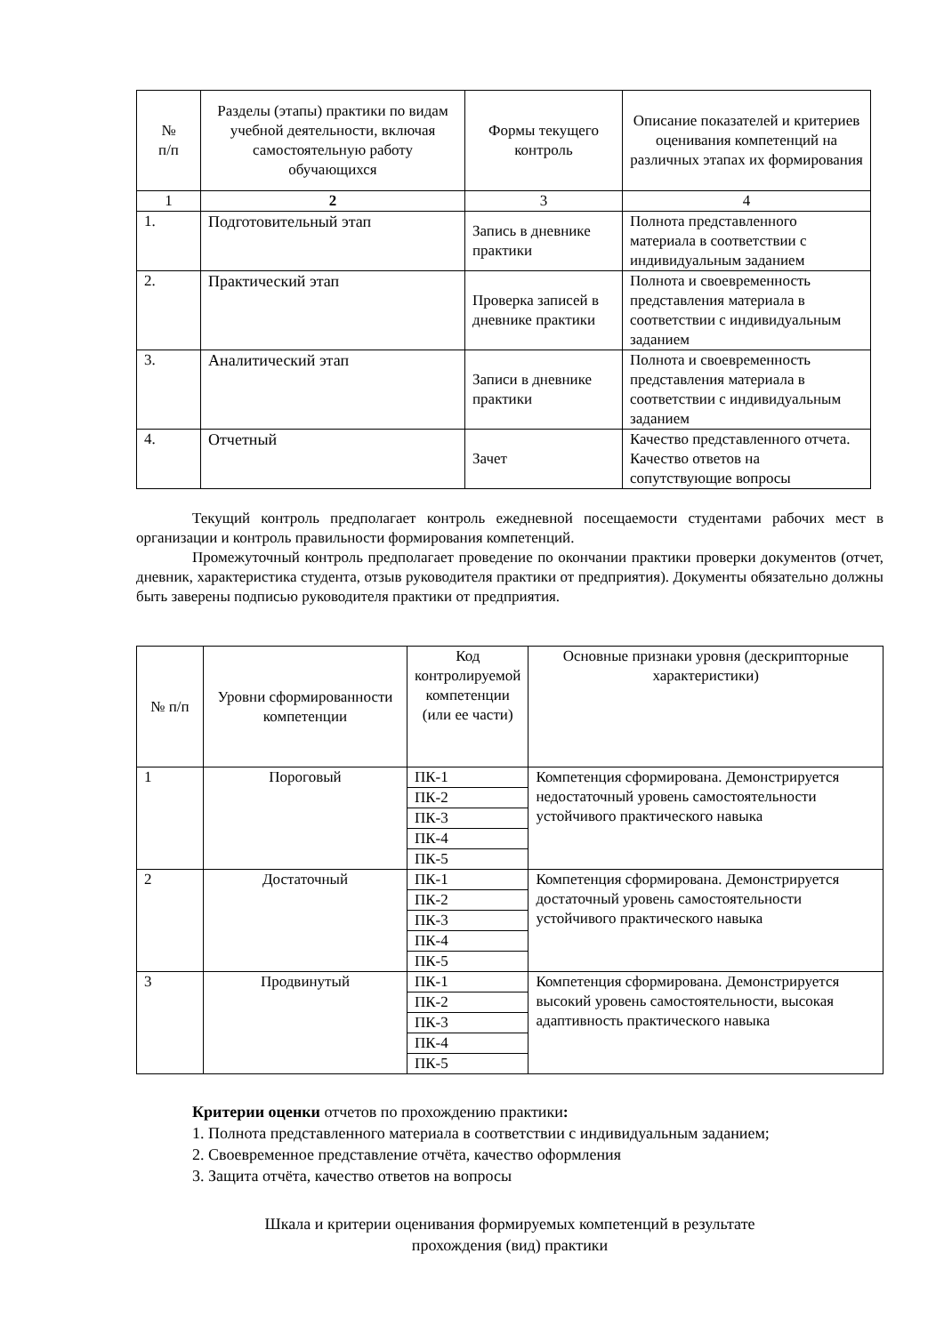| № п/п | Разделы (этапы) практики по видам учебной деятельности, включая самостоятельную работу обучающихся | Формы текущего контроль | Описание показателей и критериев оценивания компетенций на различных этапах их формирования |
| --- | --- | --- | --- |
| 1 | 2 | 3 | 4 |
| 1. | Подготовительный этап | Запись в дневнике практики | Полнота представленного материала в соответствии с индивидуальным заданием |
| 2. | Практический этап | Проверка записей в дневнике практики | Полнота и своевременность представления материала в соответствии с индивидуальным заданием |
| 3. | Аналитический этап | Записи в дневнике практики | Полнота и своевременность представления материала в соответствии с индивидуальным заданием |
| 4. | Отчетный | Зачет | Качество представленного отчета. Качество ответов на сопутствующие вопросы |
Текущий контроль предполагает контроль ежедневной посещаемости студентами рабочих мест в организации и контроль правильности формирования компетенций.
Промежуточный контроль предполагает проведение по окончании практики проверки документов (отчет, дневник, характеристика студента, отзыв руководителя практики от предприятия). Документы обязательно должны быть заверены подписью руководителя практики от предприятия.
| № п/п | Уровни сформированности компетенции | Код контролируемой компетенции (или ее части) | Основные признаки уровня (дескрипторные характеристики) |
| 1 | Пороговый | ПК-1 | Компетенция сформирована. Демонстрируется недостаточный уровень самостоятельности устойчивого практического навыка |
| | | ПК-2 | |
| | | ПК-3 | |
| | | ПК-4 | |
| | | ПК-5 | |
| 2 | Достаточный | ПК-1 | Компетенция сформирована. Демонстрируется достаточный уровень самостоятельности устойчивого практического навыка |
| | | ПК-2 | |
| | | ПК-3 | |
| | | ПК-4 | |
| | | ПК-5 | |
| 3 | Продвинутый | ПК-1 | Компетенция сформирована. Демонстрируется высокий уровень самостоятельности, высокая адаптивность практического навыка |
| | | ПК-2 | |
| | | ПК-3 | |
| | | ПК-4 | |
| | | ПК-5 | |
Критерии оценки отчетов по прохождению практики:
1. Полнота представленного материала в соответствии с индивидуальным заданием;
2. Своевременное представление отчёта, качество оформления
3. Защита отчёта, качество ответов на вопросы
Шкала и критерии оценивания формируемых компетенций в результате
прохождения (вид) практики